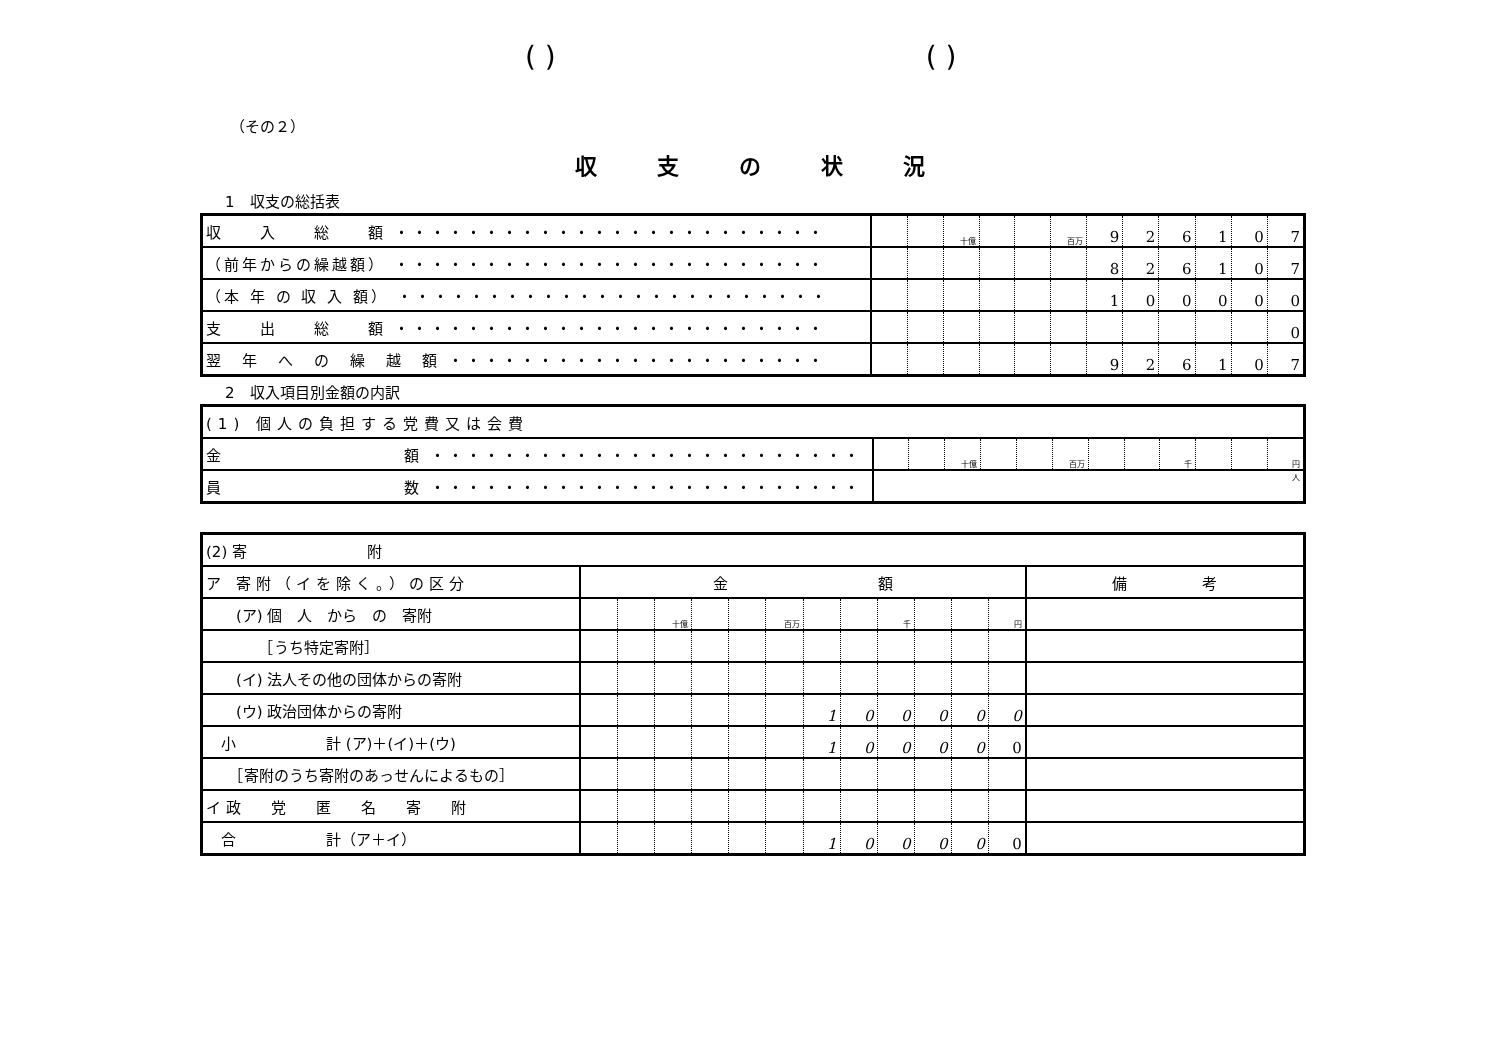( ) ( )
（その２）
収支の状況
1　収支の総括表
| 収 入 総 額 ・・・・・・・・・・・・・・・・・・・・・・・・ | | | 十億 | | | 百万 | 9 | 2 | 6 | 1 | 0 | 7 |
| （前年からの繰越額） ・・・・・・・・・・・・・・・・・・・・・・・・ | | | | | | | 8 | 2 | 6 | 1 | 0 | 7 |
| （本 年 の 収 入 額） ・・・・・・・・・・・・・・・・・・・・・・・・ | | | | | | | 1 | 0 | 0 | 0 | 0 | 0 |
| 支 出 総 額 ・・・・・・・・・・・・・・・・・・・・・・・・ | | | | | | | | | | | | 0 |
| 翌 年 へ の 繰 越 額 ・・・・・・・・・・・・・・・・・・・・・ | | | | | | | 9 | 2 | 6 | 1 | 0 | 7 |
2　収入項目別金額の内訳
| (1) 個人の負担する党費又は会費 | | | | | | | | | | | | |
| 金 額 ・・・・・・・・・・・・・・・・・・・・・・・・ | | | 十億 | | | 百万 | | | 千 | | | 円 |
| 員 数 ・・・・・・・・・・・・・・・・・・・・・・・・ | 人 | | | | | | | | | | | |
| (2) 寄 附 | | | | | | | | | | | | | |
| ア 寄附（イを除く。）の区分 | 金 額 | | | | | | | | | | | | 備 考 |
| (ア) 個 人 から の 寄附 | | | 十億 | | | 百万 | | | 千 | | | 円 | |
| ［うち特定寄附］ | | | | | | | | | | | | | |
| (イ) 法人その他の団体からの寄附 | | | | | | | | | | | | | |
| (ウ) 政治団体からの寄附 | | | | | | | 1 | 0 | 0 | 0 | 0 | 0 | |
| 小 計 (ア)＋(イ)＋(ウ) | | | | | | | 1 | 0 | 0 | 0 | 0 | 0 | |
| ［寄附のうち寄附のあっせんによるもの］ | | | | | | | | | | | | | |
| イ 政 党 匿 名 寄 附 | | | | | | | | | | | | | |
| 合 計（ア＋イ） | | | | | | | 1 | 0 | 0 | 0 | 0 | 0 | |